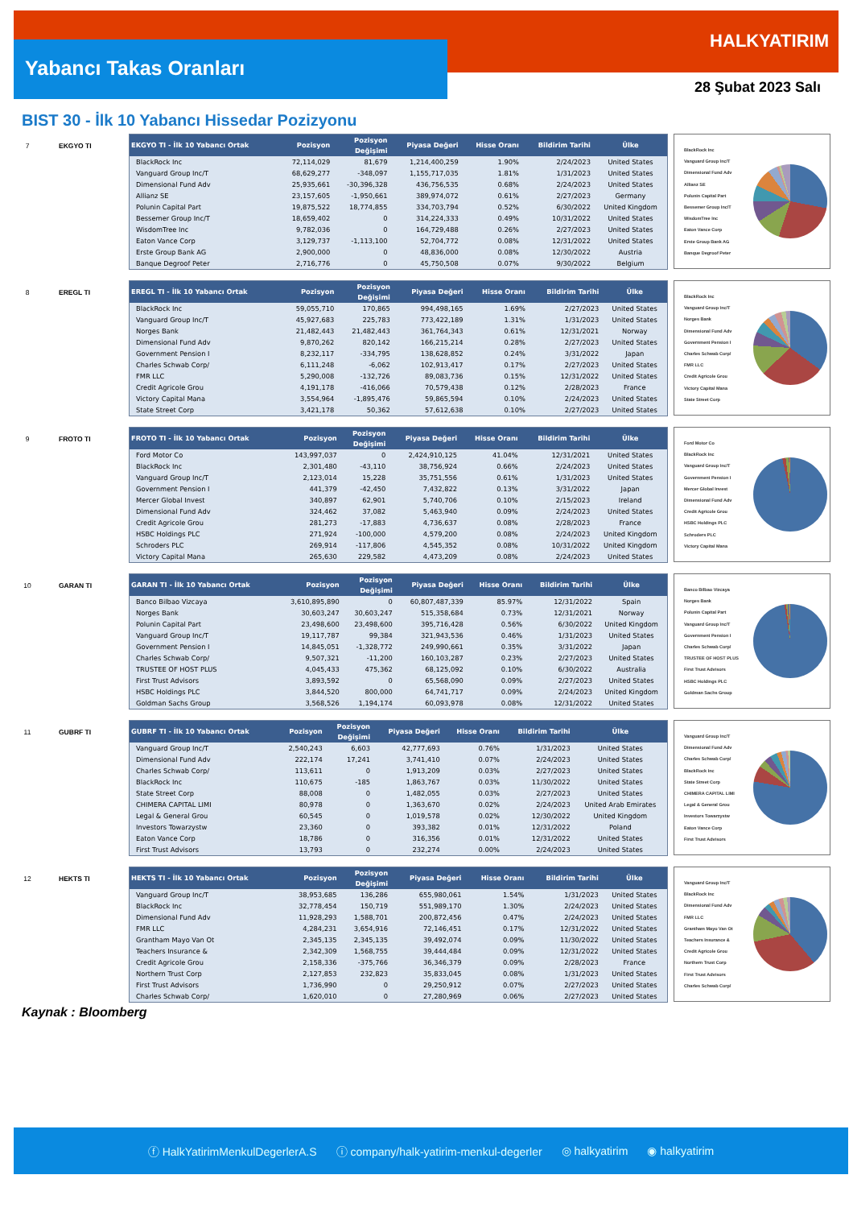Yabancı Takas Oranları HALKYATIRIM
28 Şubat 2023 Salı
BIST 30 - İlk 10 Yabancı Hissedar Pozizyonu
7 EKGYO TI
| EKGYO TI - İlk 10 Yabancı Ortak | Pozisyon | Pozisyon Değişimi | Piyasa Değeri | Hisse Oranı | Bildirim Tarihi | Ülke |
| --- | --- | --- | --- | --- | --- | --- |
| BlackRock Inc | 72,114,029 | 81,679 | 1,214,400,259 | 1.90% | 2/24/2023 | United States |
| Vanguard Group Inc/T | 68,629,277 | -348,097 | 1,155,717,035 | 1.81% | 1/31/2023 | United States |
| Dimensional Fund Adv | 25,935,661 | -30,396,328 | 436,756,535 | 0.68% | 2/24/2023 | United States |
| Allianz SE | 23,157,605 | -1,950,661 | 389,974,072 | 0.61% | 2/27/2023 | Germany |
| Polunin Capital Part | 19,875,522 | 18,774,855 | 334,703,794 | 0.52% | 6/30/2022 | United Kingdom |
| Bessemer Group Inc/T | 18,659,402 | 0 | 314,224,333 | 0.49% | 10/31/2022 | United States |
| WisdomTree Inc | 9,782,036 | 0 | 164,729,488 | 0.26% | 2/27/2023 | United States |
| Eaton Vance Corp | 3,129,737 | -1,113,100 | 52,704,772 | 0.08% | 12/31/2022 | United States |
| Erste Group Bank AG | 2,900,000 | 0 | 48,836,000 | 0.08% | 12/30/2022 | Austria |
| Banque Degroof Peter | 2,716,776 | 0 | 45,750,508 | 0.07% | 9/30/2022 | Belgium |
BlackRock Inc
Vanguard Group Inc/T
Dimensional Fund Adv
Allianz SE
Polunin Capital Part
Bessemer Group Inc/T
WisdomTree Inc
Eaton Vance Corp
Erste Group Bank AG
Banque Degroof Peter
8 EREGL TI
| EREGL TI - İlk 10 Yabancı Ortak | Pozisyon | Pozisyon Değişimi | Piyasa Değeri | Hisse Oranı | Bildirim Tarihi | Ülke |
| --- | --- | --- | --- | --- | --- | --- |
| BlackRock Inc | 59,055,710 | 170,865 | 994,498,165 | 1.69% | 2/27/2023 | United States |
| Vanguard Group Inc/T | 45,927,683 | 225,783 | 773,422,189 | 1.31% | 1/31/2023 | United States |
| Norges Bank | 21,482,443 | 21,482,443 | 361,764,343 | 0.61% | 12/31/2021 | Norway |
| Dimensional Fund Adv | 9,870,262 | 820,142 | 166,215,214 | 0.28% | 2/27/2023 | United States |
| Government Pension I | 8,232,117 | -334,795 | 138,628,852 | 0.24% | 3/31/2022 | Japan |
| Charles Schwab Corp/ | 6,111,248 | -6,062 | 102,913,417 | 0.17% | 2/27/2023 | United States |
| FMR LLC | 5,290,008 | -132,726 | 89,083,736 | 0.15% | 12/31/2022 | United States |
| Credit Agricole Grou | 4,191,178 | -416,066 | 70,579,438 | 0.12% | 2/28/2023 | France |
| Victory Capital Mana | 3,554,964 | -1,895,476 | 59,865,594 | 0.10% | 2/24/2023 | United States |
| State Street Corp | 3,421,178 | 50,362 | 57,612,638 | 0.10% | 2/27/2023 | United States |
BlackRock Inc
Vanguard Group Inc/T
Norges Bank
Dimensional Fund Adv
Government Pension I
Charles Schwab Corp/
FMR LLC
Credit Agricole Grou
Victory Capital Mana
State Street Corp
9 FROTO TI
| FROTO TI - İlk 10 Yabancı Ortak | Pozisyon | Pozisyon Değişimi | Piyasa Değeri | Hisse Oranı | Bildirim Tarihi | Ülke |
| --- | --- | --- | --- | --- | --- | --- |
| Ford Motor Co | 143,997,037 | 0 | 2,424,910,125 | 41.04% | 12/31/2021 | United States |
| BlackRock Inc | 2,301,480 | -43,110 | 38,756,924 | 0.66% | 2/24/2023 | United States |
| Vanguard Group Inc/T | 2,123,014 | 15,228 | 35,751,556 | 0.61% | 1/31/2023 | United States |
| Government Pension I | 441,379 | -42,450 | 7,432,822 | 0.13% | 3/31/2022 | Japan |
| Mercer Global Invest | 340,897 | 62,901 | 5,740,706 | 0.10% | 2/15/2023 | Ireland |
| Dimensional Fund Adv | 324,462 | 37,082 | 5,463,940 | 0.09% | 2/24/2023 | United States |
| Credit Agricole Grou | 281,273 | -17,883 | 4,736,637 | 0.08% | 2/28/2023 | France |
| HSBC Holdings PLC | 271,924 | -100,000 | 4,579,200 | 0.08% | 2/24/2023 | United Kingdom |
| Schroders PLC | 269,914 | -117,806 | 4,545,352 | 0.08% | 10/31/2022 | United Kingdom |
| Victory Capital Mana | 265,630 | 229,582 | 4,473,209 | 0.08% | 2/24/2023 | United States |
Ford Motor Co
BlackRock Inc
Vanguard Group Inc/T
Government Pension I
Mercer Global Invest
Dimensional Fund Adv
Credit Agricole Grou
HSBC Holdings PLC
Schroders PLC
Victory Capital Mana
10 GARAN TI
| GARAN TI - İlk 10 Yabancı Ortak | Pozisyon | Pozisyon Değişimi | Piyasa Değeri | Hisse Oranı | Bildirim Tarihi | Ülke |
| --- | --- | --- | --- | --- | --- | --- |
| Banco Bilbao Vizcaya | 3,610,895,890 | 0 | 60,807,487,339 | 85.97% | 12/31/2022 | Spain |
| Norges Bank | 30,603,247 | 30,603,247 | 515,358,684 | 0.73% | 12/31/2021 | Norway |
| Polunin Capital Part | 23,498,600 | 23,498,600 | 395,716,428 | 0.56% | 6/30/2022 | United Kingdom |
| Vanguard Group Inc/T | 19,117,787 | 99,384 | 321,943,536 | 0.46% | 1/31/2023 | United States |
| Government Pension I | 14,845,051 | -1,328,772 | 249,990,661 | 0.35% | 3/31/2022 | Japan |
| Charles Schwab Corp/ | 9,507,321 | -11,200 | 160,103,287 | 0.23% | 2/27/2023 | United States |
| TRUSTEE OF HOST PLUS | 4,045,433 | 475,362 | 68,125,092 | 0.10% | 6/30/2022 | Australia |
| First Trust Advisors | 3,893,592 | 0 | 65,568,090 | 0.09% | 2/27/2023 | United States |
| HSBC Holdings PLC | 3,844,520 | 800,000 | 64,741,717 | 0.09% | 2/24/2023 | United Kingdom |
| Goldman Sachs Group | 3,568,526 | 1,194,174 | 60,093,978 | 0.08% | 12/31/2022 | United States |
Banco Bilbao Vizcaya
Norges Bank
Polunin Capital Part
Vanguard Group Inc/T
Government Pension I
Charles Schwab Corp/
TRUSTEE OF HOST PLUS
First Trust Advisors
HSBC Holdings PLC
Goldman Sachs Group
11 GUBRF TI
| GUBRF TI - İlk 10 Yabancı Ortak | Pozisyon | Pozisyon Değişimi | Piyasa Değeri | Hisse Oranı | Bildirim Tarihi | Ülke |
| --- | --- | --- | --- | --- | --- | --- |
| Vanguard Group Inc/T | 2,540,243 | 6,603 | 42,777,693 | 0.76% | 1/31/2023 | United States |
| Dimensional Fund Adv | 222,174 | 17,241 | 3,741,410 | 0.07% | 2/24/2023 | United States |
| Charles Schwab Corp/ | 113,611 | 0 | 1,913,209 | 0.03% | 2/27/2023 | United States |
| BlackRock Inc | 110,675 | -185 | 1,863,767 | 0.03% | 11/30/2022 | United States |
| State Street Corp | 88,008 | 0 | 1,482,055 | 0.03% | 2/27/2023 | United States |
| CHIMERA CAPITAL LIMI | 80,978 | 0 | 1,363,670 | 0.02% | 2/24/2023 | United Arab Emirates |
| Legal & General Grou | 60,545 | 0 | 1,019,578 | 0.02% | 12/30/2022 | United Kingdom |
| Investors Towarzystw | 23,360 | 0 | 393,382 | 0.01% | 12/31/2022 | Poland |
| Eaton Vance Corp | 18,786 | 0 | 316,356 | 0.01% | 12/31/2022 | United States |
| First Trust Advisors | 13,793 | 0 | 232,274 | 0.00% | 2/24/2023 | United States |
Vanguard Group Inc/T
Dimensional Fund Adv
Charles Schwab Corp/
BlackRock Inc
State Street Corp
CHIMERA CAPITAL LIMI
Legal & General Grou
Investors Towarzystw
Eaton Vance Corp
First Trust Advisors
12 HEKTS TI
| HEKTS TI - İlk 10 Yabancı Ortak | Pozisyon | Pozisyon Değişimi | Piyasa Değeri | Hisse Oranı | Bildirim Tarihi | Ülke |
| --- | --- | --- | --- | --- | --- | --- |
| Vanguard Group Inc/T | 38,953,685 | 136,286 | 655,980,061 | 1.54% | 1/31/2023 | United States |
| BlackRock Inc | 32,778,454 | 150,719 | 551,989,170 | 1.30% | 2/24/2023 | United States |
| Dimensional Fund Adv | 11,928,293 | 1,588,701 | 200,872,456 | 0.47% | 2/24/2023 | United States |
| FMR LLC | 4,284,231 | 3,654,916 | 72,146,451 | 0.17% | 12/31/2022 | United States |
| Grantham Mayo Van Ot | 2,345,135 | 2,345,135 | 39,492,074 | 0.09% | 11/30/2022 | United States |
| Teachers Insurance & | 2,342,309 | 1,568,755 | 39,444,484 | 0.09% | 12/31/2022 | United States |
| Credit Agricole Grou | 2,158,336 | -375,766 | 36,346,379 | 0.09% | 2/28/2023 | France |
| Northern Trust Corp | 2,127,853 | 232,823 | 35,833,045 | 0.08% | 1/31/2023 | United States |
| First Trust Advisors | 1,736,990 | 0 | 29,250,912 | 0.07% | 2/27/2023 | United States |
| Charles Schwab Corp/ | 1,620,010 | 0 | 27,280,969 | 0.06% | 2/27/2023 | United States |
Vanguard Group Inc/T
BlackRock Inc
Dimensional Fund Adv
FMR LLC
Grantham Mayo Van Ot
Teachers Insurance &
Credit Agricole Grou
Northern Trust Corp
First Trust Advisors
Charles Schwab Corp/
Kaynak : Bloomberg
ⓕ HalkYatirimMenkulDegerlerA.S ⓘ company/halk-yatirim-menkul-degerler ◎ halkyatirim ◉ halkyatirim